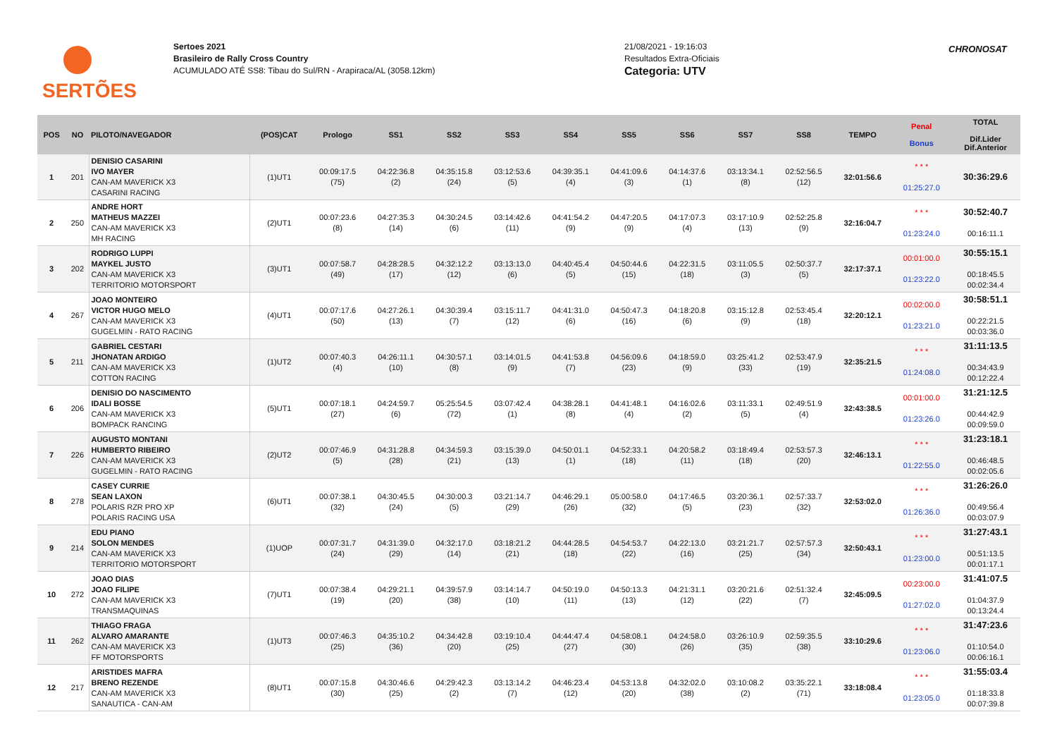SERTÕES
Sertoes 2021
Brasileiro de Rally Cross Country
ACUMULADO ATÉ SS8: Tibau do Sul/RN - Arapiraca/AL (3058.12km)
21/08/2021 - 19:16:03
Resultados Extra-Oficiais
Categoria: UTV
CHRONOSAT
| POS | NO | PILOTO/NAVEGADOR | (POS)CAT | Prologo | SS1 | SS2 | SS3 | SS4 | SS5 | SS6 | SS7 | SS8 | TEMPO | Penal Bonus | TOTAL Dif.Lider Dif.Anterior |
| --- | --- | --- | --- | --- | --- | --- | --- | --- | --- | --- | --- | --- | --- | --- | --- |
| 1 | 201 | DENISIO CASARINI IVO MAYER CAN-AM MAVERICK X3 CASARINI RACING | (1)UT1 | 00:09:17.5 (75) | 04:22:36.8 (2) | 04:35:15.8 (24) | 03:12:53.6 (5) | 04:39:35.1 (4) | 04:41:09.6 (3) | 04:14:37.6 (1) | 03:13:34.1 (8) | 02:52:56.5 (12) | 32:01:56.6 | * * * 01:25:27.0 | 30:36:29.6 |
| 2 | 250 | ANDRE HORT MATHEUS MAZZEI CAN-AM MAVERICK X3 MH RACING | (2)UT1 | 00:07:23.6 (8) | 04:27:35.3 (14) | 04:30:24.5 (6) | 03:14:42.6 (11) | 04:41:54.2 (9) | 04:47:20.5 (9) | 04:17:07.3 (4) | 03:17:10.9 (13) | 02:52:25.8 (9) | 32:16:04.7 | * * * 01:23:24.0 | 30:52:40.7 00:16:11.1 |
| 3 | 202 | RODRIGO LUPPI MAYKEL JUSTO CAN-AM MAVERICK X3 TERRITORIO MOTORSPORT | (3)UT1 | 00:07:58.7 (49) | 04:28:28.5 (17) | 04:32:12.2 (12) | 03:13:13.0 (6) | 04:40:45.4 (5) | 04:50:44.6 (15) | 04:22:31.5 (18) | 03:11:05.5 (3) | 02:50:37.7 (5) | 32:17:37.1 | 00:01:00.0 01:23:22.0 | 30:55:15.1 00:18:45.5 00:02:34.4 |
| 4 | 267 | JOAO MONTEIRO VICTOR HUGO MELO CAN-AM MAVERICK X3 GUGELMIN - RATO RACING | (4)UT1 | 00:07:17.6 (50) | 04:27:26.1 (13) | 04:30:39.4 (7) | 03:15:11.7 (12) | 04:41:31.0 (6) | 04:50:47.3 (16) | 04:18:20.8 (6) | 03:15:12.8 (9) | 02:53:45.4 (18) | 32:20:12.1 | 00:02:00.0 01:23:21.0 | 30:58:51.1 00:22:21.5 00:03:36.0 |
| 5 | 211 | GABRIEL CESTARI JHONATAN ARDIGO CAN-AM MAVERICK X3 COTTON RACING | (1)UT2 | 00:07:40.3 (4) | 04:26:11.1 (10) | 04:30:57.1 (8) | 03:14:01.5 (9) | 04:41:53.8 (7) | 04:56:09.6 (23) | 04:18:59.0 (9) | 03:25:41.2 (33) | 02:53:47.9 (19) | 32:35:21.5 | * * * 01:24:08.0 | 31:11:13.5 00:34:43.9 00:12:22.4 |
| 6 | 206 | DENISIO DO NASCIMENTO IDALI BOSSE CAN-AM MAVERICK X3 BOMPACK RANCING | (5)UT1 | 00:07:18.1 (27) | 04:24:59.7 (6) | 05:25:54.5 (72) | 03:07:42.4 (1) | 04:38:28.1 (8) | 04:41:48.1 (4) | 04:16:02.6 (2) | 03:11:33.1 (5) | 02:49:51.9 (4) | 32:43:38.5 | 00:01:00.0 01:23:26.0 | 31:21:12.5 00:44:42.9 00:09:59.0 |
| 7 | 226 | AUGUSTO MONTANI HUMBERTO RIBEIRO CAN-AM MAVERICK X3 GUGELMIN - RATO RACING | (2)UT2 | 00:07:46.9 (5) | 04:31:28.8 (28) | 04:34:59.3 (21) | 03:15:39.0 (13) | 04:50:01.1 (1) | 04:52:33.1 (18) | 04:20:58.2 (11) | 03:18:49.4 (18) | 02:53:57.3 (20) | 32:46:13.1 | * * * 01:22:55.0 | 31:23:18.1 00:46:48.5 00:02:05.6 |
| 8 | 278 | CASEY CURRIE SEAN LAXON POLARIS RZR PRO XP POLARIS RACING USA | (6)UT1 | 00:07:38.1 (32) | 04:30:45.5 (24) | 04:30:00.3 (5) | 03:21:14.7 (29) | 04:46:29.1 (26) | 05:00:58.0 (32) | 04:17:46.5 (5) | 03:20:36.1 (23) | 02:57:33.7 (32) | 32:53:02.0 | * * * 01:26:36.0 | 31:26:26.0 00:49:56.4 00:03:07.9 |
| 9 | 214 | EDU PIANO SOLON MENDES CAN-AM MAVERICK X3 TERRITORIO MOTORSPORT | (1)UOP | 00:07:31.7 (24) | 04:31:39.0 (29) | 04:32:17.0 (14) | 03:18:21.2 (21) | 04:44:28.5 (18) | 04:54:53.7 (22) | 04:22:13.0 (16) | 03:21:21.7 (25) | 02:57:57.3 (34) | 32:50:43.1 | * * * 01:23:00.0 | 31:27:43.1 00:51:13.5 00:01:17.1 |
| 10 | 272 | JOAO DIAS JOAO FILIPE CAN-AM MAVERICK X3 TRANSMAQUINAS | (7)UT1 | 00:07:38.4 (19) | 04:29:21.1 (20) | 04:39:57.9 (38) | 03:14:14.7 (10) | 04:50:19.0 (11) | 04:50:13.3 (13) | 04:21:31.1 (12) | 03:20:21.6 (22) | 02:51:32.4 (7) | 32:45:09.5 | 00:23:00.0 01:27:02.0 | 31:41:07.5 01:04:37.9 00:13:24.4 |
| 11 | 262 | THIAGO FRAGA ALVARO AMARANTE CAN-AM MAVERICK X3 FF MOTORSPORTS | (1)UT3 | 00:07:46.3 (25) | 04:35:10.2 (36) | 04:34:42.8 (20) | 03:19:10.4 (25) | 04:44:47.4 (27) | 04:58:08.1 (30) | 04:24:58.0 (26) | 03:26:10.9 (35) | 02:59:35.5 (38) | 33:10:29.6 | * * * 01:23:06.0 | 31:47:23.6 01:10:54.0 00:06:16.1 |
| 12 | 217 | ARISTIDES MAFRA BRENO REZENDE CAN-AM MAVERICK X3 SANAUTICA - CAN-AM | (8)UT1 | 00:07:15.8 (30) | 04:30:46.6 (25) | 04:29:42.3 (2) | 03:13:14.2 (7) | 04:46:23.4 (12) | 04:53:13.8 (20) | 04:32:02.0 (38) | 03:10:08.2 (2) | 03:35:22.1 (71) | 33:18:08.4 | * * * 01:23:05.0 | 31:55:03.4 01:18:33.8 00:07:39.8 |